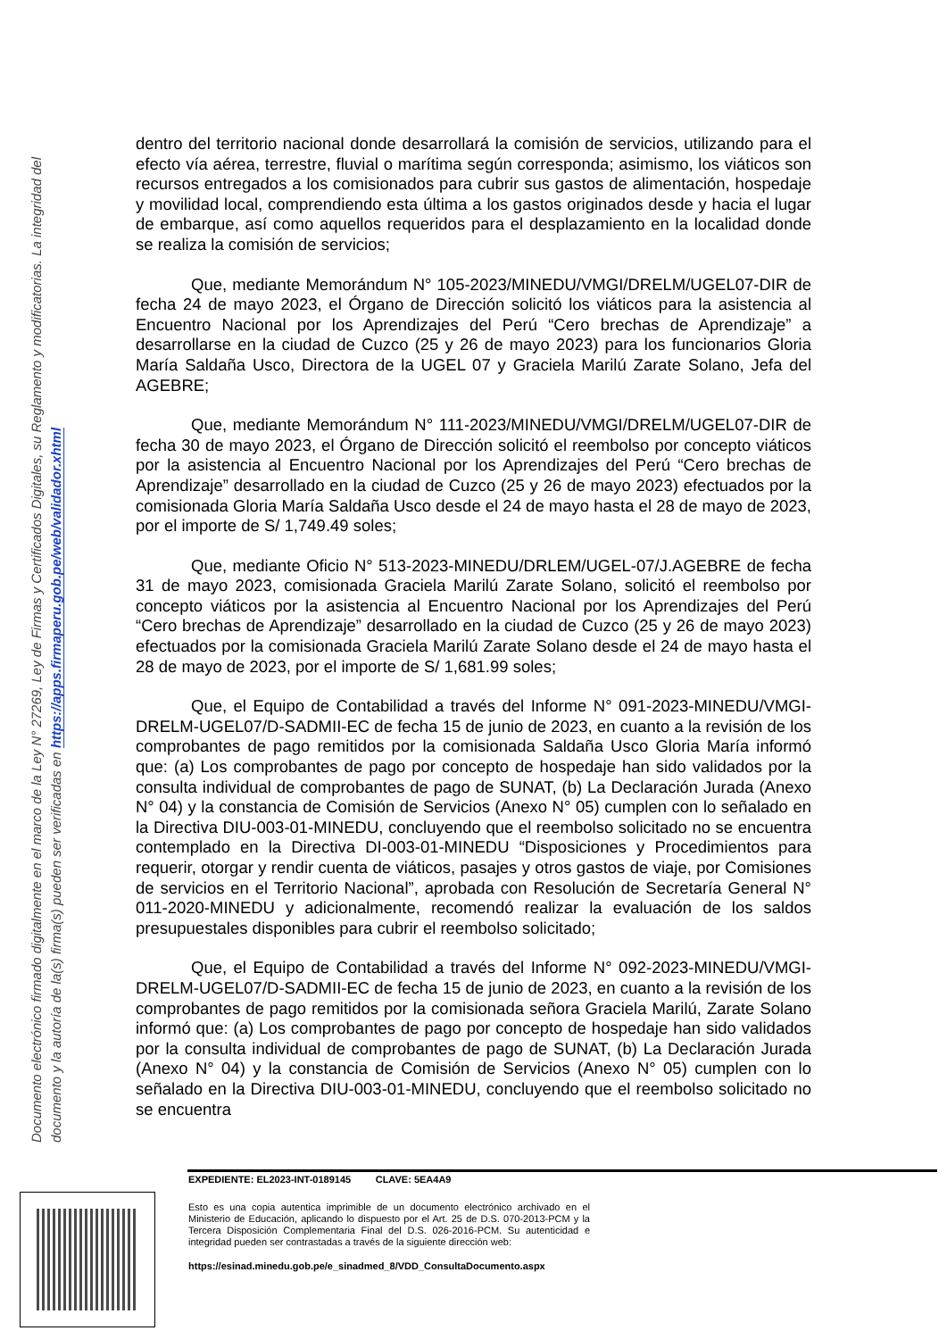Documento electrónico firmado digitalmente en el marco de la Ley N° 27269, Ley de Firmas y Certificados Digitales, su Reglamento y modificatorias. La integridad del documento y la autoría de la(s) firma(s) pueden ser verificadas en https://apps.firmaperu.gob.pe/web/validador.xhtml
dentro del territorio nacional donde desarrollará la comisión de servicios, utilizando para el efecto vía aérea, terrestre, fluvial o marítima según corresponda; asimismo, los viáticos son recursos entregados a los comisionados para cubrir sus gastos de alimentación, hospedaje y movilidad local, comprendiendo esta última a los gastos originados desde y hacia el lugar de embarque, así como aquellos requeridos para el desplazamiento en la localidad donde se realiza la comisión de servicios;
Que, mediante Memorándum N° 105-2023/MINEDU/VMGI/DRELM/UGEL07-DIR de fecha 24 de mayo 2023, el Órgano de Dirección solicitó los viáticos para la asistencia al Encuentro Nacional por los Aprendizajes del Perú “Cero brechas de Aprendizaje” a desarrollarse en la ciudad de Cuzco (25 y 26 de mayo 2023) para los funcionarios Gloria María Saldaña Usco, Directora de la UGEL 07 y Graciela Marilú Zarate Solano, Jefa del AGEBRE;
Que, mediante Memorándum N° 111-2023/MINEDU/VMGI/DRELM/UGEL07-DIR de fecha 30 de mayo 2023, el Órgano de Dirección solicitó el reembolso por concepto viáticos por la asistencia al Encuentro Nacional por los Aprendizajes del Perú “Cero brechas de Aprendizaje” desarrollado en la ciudad de Cuzco (25 y 26 de mayo 2023) efectuados por la comisionada Gloria María Saldaña Usco desde el 24 de mayo hasta el 28 de mayo de 2023, por el importe de S/ 1,749.49 soles;
Que, mediante Oficio N° 513-2023-MINEDU/DRLEM/UGEL-07/J.AGEBRE de fecha 31 de mayo 2023, comisionada Graciela Marilú Zarate Solano, solicitó el reembolso por concepto viáticos por la asistencia al Encuentro Nacional por los Aprendizajes del Perú “Cero brechas de Aprendizaje” desarrollado en la ciudad de Cuzco (25 y 26 de mayo 2023) efectuados por la comisionada Graciela Marilú Zarate Solano desde el 24 de mayo hasta el 28 de mayo de 2023, por el importe de S/ 1,681.99 soles;
Que, el Equipo de Contabilidad a través del Informe N° 091-2023-MINEDU/VMGI-DRELM-UGEL07/D-SADMII-EC de fecha 15 de junio de 2023, en cuanto a la revisión de los comprobantes de pago remitidos por la comisionada Saldaña Usco Gloria María informó que: (a) Los comprobantes de pago por concepto de hospedaje han sido validados por la consulta individual de comprobantes de pago de SUNAT, (b) La Declaración Jurada (Anexo N° 04) y la constancia de Comisión de Servicios (Anexo N° 05) cumplen con lo señalado en la Directiva DIU-003-01-MINEDU, concluyendo que el reembolso solicitado no se encuentra contemplado en la Directiva DI-003-01-MINEDU “Disposiciones y Procedimientos para requerir, otorgar y rendir cuenta de viáticos, pasajes y otros gastos de viaje, por Comisiones de servicios en el Territorio Nacional”, aprobada con Resolución de Secretaría General N° 011-2020-MINEDU y adicionalmente, recomendó realizar la evaluación de los saldos presupuestales disponibles para cubrir el reembolso solicitado;
Que, el Equipo de Contabilidad a través del Informe N° 092-2023-MINEDU/VMGI-DRELM-UGEL07/D-SADMII-EC de fecha 15 de junio de 2023, en cuanto a la revisión de los comprobantes de pago remitidos por la comisionada señora Graciela Marilú, Zarate Solano informó que: (a) Los comprobantes de pago por concepto de hospedaje han sido validados por la consulta individual de comprobantes de pago de SUNAT, (b) La Declaración Jurada (Anexo N° 04) y la constancia de Comisión de Servicios (Anexo N° 05) cumplen con lo señalado en la Directiva DIU-003-01-MINEDU, concluyendo que el reembolso solicitado no se encuentra
EXPEDIENTE: EL2023-INT-0189145 CLAVE: 5EA4A9
Esto es una copia autentica imprimible de un documento electrónico archivado en el Ministerio de Educación, aplicando lo dispuesto por el Art. 25 de D.S. 070-2013-PCM y la Tercera Disposición Complementaria Final del D.S. 026-2016-PCM. Su autenticidad e integridad pueden ser contrastadas a través de la siguiente dirección web:
https://esinad.minedu.gob.pe/e_sinadmed_8/VDD_ConsultaDocumento.aspx